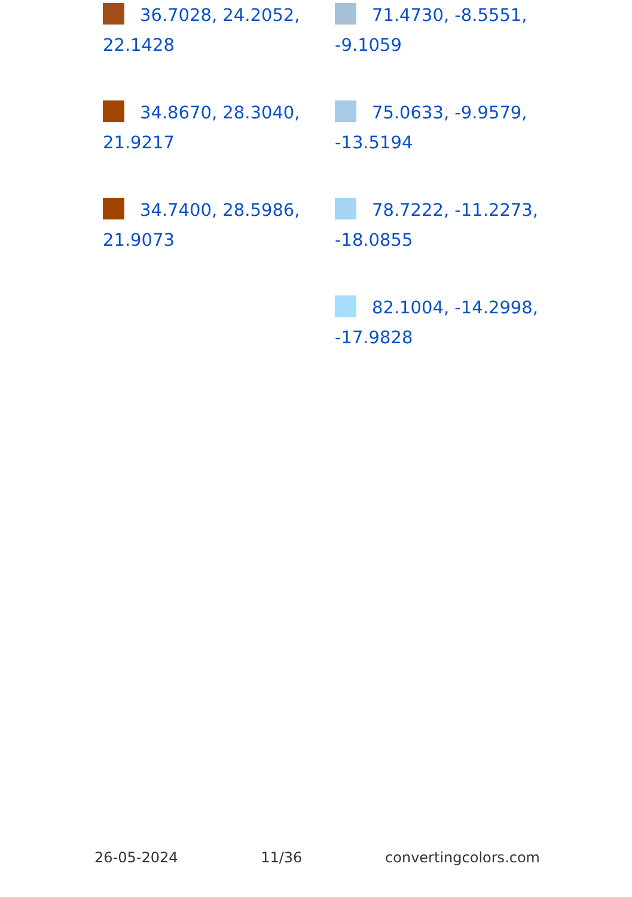36.7028, 24.2052, 22.1428
34.8670, 28.3040, 21.9217
34.7400, 28.5986, 21.9073
71.4730, -8.5551, -9.1059
75.0633, -9.9579, -13.5194
78.7222, -11.2273, -18.0855
82.1004, -14.2998, -17.9828
26-05-2024 11/36 convertingcolors.com